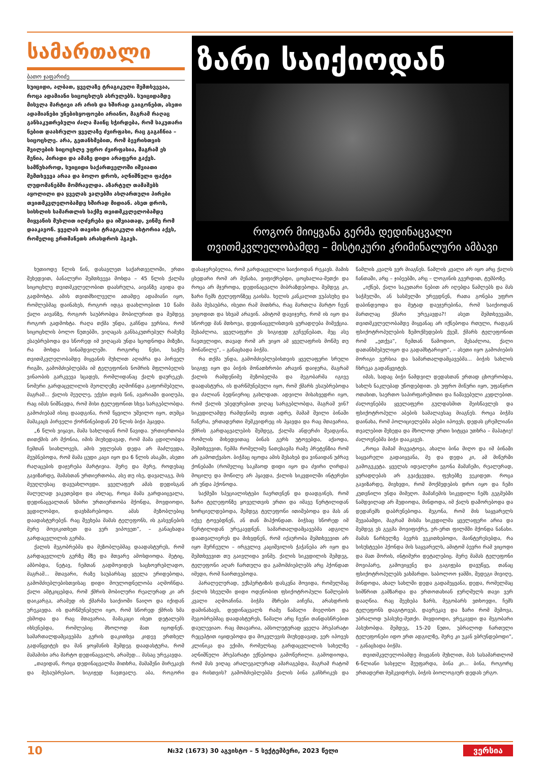სამართალი
ბათო ჯაფარიძე
სუიციდი, ალბათ, ყველაზე ტრაგიკული შემთხვევაა, როცა ადამიანი სიცოცხლეს ასრულებს. სუიციდამდე მისვლა მარტივი არ არის და ხშირად გაიგონებთ, ასეთი ადამიანები უნებისყოფოები არიანო, მაგრამ რაღაც განსაკუთრებული ძალა მაინც სჭირდება, რომ საკუთარი ნებით დაასრულო ყველაზე ძვირფასი, რაც გაგაჩნია – სიცოცხლე. არა, გეთანხმებით, რომ ბევრისთვის შვილების სიცოცხლე უფრო ძვირფასია, მაგრამ ეს შენია, პირადი და ამაზე დიდი არაფერი გაქვს. სამწუხაროდ, სუიციდი საქართველოში იშვიათი შემთხვევა არაა და ბოლო დროს, აღნიშნული ფაქტი ლუდომანებში მომრავლდა. აზარტულ თამაშებს აყოლილი და ყველას ვალებში ახლართული პირები თვითმკვლელობამდე ხშირად მიდიან. ასეთ დროს, სისხლის სამართლის საქმე თვითმკვლელობამდე მიყვანის მუხლით იღძვრება და იშვიათად, ვინმე რომ დააკავონ. ყველას თავისი ტრაგიკული ისტორია აქვს, რომელიც ერთმანეთს არასდროს ჰგავს.
ზარი საიქიოდან
როგორ მიიყვანა გერმა დედინაცვალი
თვითმკვლელობამდე – მისტიკური კრიმინალური ამბავი
ხუთიოდე წლის წინ, დასავლეთ საქართველოში, ერთი შეხედვით, ბანალური შემთხვევა მოხდა – 45 წლის ქალმა სიცოცხლე თვითმკვლელობით დაასრულა, აივანზე ავიდა და გადმოხტა. ამის თვითმხილველი ათამდე ადამიანი იყო, რომლებმაც დაინახეს, როგორ იდგა დაახლოებით 10 წამი ქალი აივანზე, როგორ საუბრობდა მობილურით და შემდეგ როგორ გადმოხტა. რაღა თქმა უნდა, გაჩნდა ვერსია, რომ სიცოცხლის ბოლო წუთებში, ვიღაცას განსაკუთრებულ რამეზე ესაუბრებოდა და სწორედ იმ ვიღაცას უნდა სცოდნოდა მიზეზი, რა მოხდა სინამდვილეში. როგორც წესი, საქმე თვითმკვლელობამდე მიყვანის მუხლით აღიძრა და პირველ რიგში, გამომძიებლებმა იმ ტელეფონის ნომრის მფლობელის ვინაობის გარკვევა სცადეს, რომლიდანაც ქალს დაურეკეს. ნომერი გარდაცვლილის მეოლღეზე აღმოჩნდა გაფორმებული, მაგრამ... ქალის მეუღლე, ექვსი თვის წინ, ავარიაში დაიღუპა, რაც იმას ნიშნავდა, რომ მისი ტელეფონით სხვა სარგებლობდა. გამოძიებამ ისიც დაადგინა, რომ წყვილი უშვილო იყო, თუმცა მამაკაცს პირველი ქორწინებიდან 20 წლის ბიჭი ჰყავდა.
„6 წლის ვიყავი, მამა სახლიდან რომ წავიდა. ურთიერთობა თითქმის არ მქონია, იმის მიუხედავად, რომ მამა ცდილობდა ჩემთან სიახლოვეს, ამის უფლებას დედა არ მაძლევდა, მეუბნებოდა, რომ მამა ცუდი კაცი იყო და 6 წლის ასაკში, ასეთი რაღაცების დაჯერება მარტივია. მერე და მერე, როდესაც გავიზარდე, მამასთან ურთიერთობა, ასე თუ ისე, დავალაგე, მის მეუღლესაც დავუახლოვდი. ყველაფერ ამას დედისგან მალულად ვაკეთებდი და ახლაც, როცა მამა გარდაიცვალა, დედინაცვალთან ხშირი ურთიერთობა მქონდა, მოვდიოდი, ვცდილობდი, დავხმარებოდი. ამას მეზობლებიც დაადასტურებენ. რაც შეეხება მამას ტელეფონს, ის გასვენების მერე მოვიკითხეთ და ვერ ვიპოვეთ“, – განაცხადა გარდაცვლილის გერმა.
ქალის მეგობრებმა და მეზობლებმაც დაადასტურეს, რომ გარდაცვლილს გერზე მზე და მთვარე ამოსდიოდა. მეტიც, ამბობდა, ნეტავ, ჩემთან გადმოვიდეს საცხოვრებლადო, მაგრამ... მთავარი, რაზე საუბარსაც ყველა ერიდებოდა, გამომძიებლებისთვისაც დიდი მოულოდნელობა აღმოჩნდა. ქალი ამტკიცებდა, რომ ქმრის მობილური რეალურად კი არ დაიკარგა, არამედ ის ქმარმა საიქიოში წაიღო და იქიდან ურეკავდა. ის დარწმუნებული იყო, რომ სწორედ ქმრის ხმა ესმოდა და რაც მთავარია, მამაკაცი ისეთ დეტალებს იხსენებდა, რომლებიც მხოლოდ მათ იცოდნენ. სამართალდამცავებმა გერის დაკითხვა კიდევ ერთხელ გადაწყვიტეს და მან ყოყმანის შემდეგ დაადასტურა, რომ მამამისი არა მარტო დედინაცვალს, არამედ... მასაც ურეკავდა.
„თავიდან, როცა დედინაცვალმა მითხრა, მამაშენი მირეკავს და მესაუბრებაო, სიგიჟედ ჩავთვალე. აბა, როგორი დასაჯერებელია, რომ გარდაცვლილი საიქიოდან რეკავს. მამის ცხედარი რომ არ მენახა, ვიფიქრებდი, ცოცხალია-მეთქი და როცა არ მჯეროდა, დედინაცვალი მიბრაზდებოდა. შემდეგ კი, ზარი ჩემს ტელეფონზეც გაისმა. ხელის კანკალით ვუპასუხე და მამა მესაუბრა, ისეთი რამ მითხრა, რაც მართლა მარტო ჩვენ ვიცოდით და სხვამ არავინ. ამიტომ დავიჯერე, რომ ის იყო და სწორედ მან მთხოვა, დედინაცვლისთვის ყურადღება მიმექცია. შესაძლოა, ყველაფერი ეს სიგიჟედ გეჩვენებათ, მეც ასე ჩავთვლიდი, თავად რომ არ ვიყო ამ ყველაფრის მოწმე თუ მონაწილე“, – განაცხადა ბიჭმა.
რა თქმა უნდა, გამომძიებლებისთვის ყველაფერი სრული სიგიჟე იყო და ბიჭის მონათხრობი არავინ დაიჯერა, მაგრამ ქალის რამდენიმე მეზობელმა და მეგობარმა იგივე დაადასტურა, ის დარწმუნებული იყო, რომ ქმარს ესაუბრებოდა და ძალიან ბედნიერიც გახლდათ. ადვილი მისახვედრი იყო, რომ ქალის უბედურებით ვიღაც სარგებლობდა, მაგრამ ვინ? სიკვდილამდე რამდენიმე თვით ადრე, მამამ შვილი ბინაში ჩაწერა, ერთადერთი მემკვიდრეც ის ჰყავდა და რაც მთავარია, ქმრის გარდაცვალების შემდეგ, ქალმა ანდერძი შეადგინა, რომლის მიხედვითაც ბინას გერს უტოვებდა, აქაოდა, შემთხვევით, ჩემმა რომელიმე ნათესავმა რამე პრეტენზია რომ არ გამოთქვასო. ბიჭმაც იცოდა ამის შესახებ და ვინაიდან უძრავ ქონებაში (რომელიც საკმაოდ დიდი იყო და ძვირი ღირდა) მოცილე და მოწილე არ ჰყავდა, ქალის სიკვდილში ინტერესი არ უნდა ჰქონოდა.
საქმეში სპეციალისტები ჩაერთვნენ და დაადგინეს, რომ ზარი ტელეფონზე ყოველთვის ერთი და იმავე წერტილიდან ხორციელდებოდა, შემდეგ ტელეფონი ითიშებოდა და მას ან იქვე ტოვებდნენ, ან თან მიჰქონდათ. ბიჭსაც სწორედ იმ წერტილიდან ურეკავდნენ. სამართალდამცავებმა ადგილი დაათვალიერეს და მიხვდნენ, რომ იქაურობა შემთხვევით არ იყო შერჩეული – ირგვლივ კაციშვილის ჭაჭანება არ იყო და შემთხვევით თუ გაივლიდა ვინმე. ქალის სიკვდილის შემდეგ, ტელეფონი აღარ ჩართულა და გამომძიებლებს არც ჰქონდათ იმედი, რომ ჩაირთვებოდა.
პარალელურად, ექსპერტიზის დასკვნა მოვიდა, რომელმაც ქალის სხეულში დიდი ოდენობით ფსიქოტროპული წამლების კვალი აღმოაჩინა. ბიჭმა მხრები აიჩეჩა, არასდროს დამინახავს, დედინაცვალს რამე წამალი მიეღოსო და მეგობრებმაც დაადასტურეს, წამალი არც ჩვენი თანდასწრებით დაულევიაო. რაც მთავარია, აბსოლუტურად ყველა პრეპარატი რეცეპტით იყიდებოდა და მოკვლევის მიუხედავად, ვერ იპოვეს კლინიკა და ექიმი, რომელსაც გარდაცვლილის სახელზე აღნიშნული პრეპარატი ექნებოდა გამოწერილი. გამოდიოდა, რომ მას ვიღაც არალეგალურად ამარაგებდა, მაგრამ რატომ და რისთვის? გამომძიებლებმა ქალის ბინა გაჩხრიკეს და წამლის კვალს ვერ მიაგნეს. წამლის კვალი არ იყო არც ქალის ჩანთაში, არც – ჯიბეებში, არც – ლოგინის გვერდით, ტუმბოზე.
„იქნებ, ქალი საკუთარი ნებით არ იღებდა წამლებს და მას საჭმელში, ან სასმელში ურევდნენ, რათა გონება უფრო დაბინდვოდა და მეტად დაეჯერებინა, რომ საიქიოდან მართლაც ქმარი ურეკავდა?! ასეთ შემთხვევაში, თვითმკვლელობამდე მიყვანაც არ იქნებოდა რთული, რადგან ფსიქოტროპულების ზემოქმედების ქვეშ, ქმარს ტელეფონით რომ „ეთქვა“, ჩემთან წამოდიო, შესაძლოა, ქალი დათანხმებულიყო და გადამხტარიყო“, – ასეთი იყო გამოძიების მორიგი ვერსია და სამართალდამცავებმა... ბიჭის სახლის ჩხრეკა გადაწყვიტეს.
იმას, სადაც ბიჭი ნამდვილ დედასთან ერთად ცხოვრობდა, სახლს ნაკლებად უწოდებდით. ეს უფრო მიწური იყო, უფანჯრო ოთახით, საერთო საპირფარეშოთი და ჩაშავებული კედლებით. ძალოვნებმა ყველაფერი გულდასმით შეისწავლეს და ფსიქოტროპული აბების სამალავსაც მიაგნეს. როცა ბიჭმა დაინახა, რომ პოლიციელებმა აბები იპოვეს, დედას ცრემლიანი თვალებით შეხედა და მხოლოდ ერთი სიტყვა უთხრა – მაპატიე! ძალოვნებმა ბიჭი დააკავეს.
„როცა მამამ მიგვატოვა, ახალი ბინა მიღო და იმ ბინაში საყვარელი გადაიყვანა, მე და დედა კი, ამ მიწურში გამოგვკეტა. ყველას იდეალური ეგონა მამაჩემი, რეალურად, ყურადღებას არ გვაქცევდა, ფეხებზე ვეკიდეთ. როცა გავიზარდე, მივხვდი, რომ მოქმედების დრო იყო და ჩემი კუთვნილი უნდა მიმეღო. მამაჩემის სიკვდილი ჩემს გეგმებში ნამდვილად არ შედიოდა, მინდოდა, იმ ქალს დაშორებოდა და დედაჩემს დაბრუნებოდა. მეგონა, რომ მის საყვარელს შევაბამდი, მაგრამ მისმა სიკვდილმა ყველაფერი არია და შემდეგ ეს გეგმა მოვიფიქრე, ერ-ერთ ფილმში მქონდა ნანახი. მამას წარსულზე ბევრს ვეკითხებოდი, მაინტერესებდა, რა სისუსტეები ჰქონდა მის საყვარელს, ამიტომ ბევრი რამ ვიცოდი და მათ შორის, ინტიმური დეტალებიც. მერე მამას ტელეფონი მოვიპარე, გამოვიყენე და გაგიჟება დავუწყე, თანაც ფსიქოტროპულებს ვახმარდი. საბოლოო ჯამში, შედეგი მივიღე, მინდოდა, ახალ სახლში დედა გადამეყვანა, დედა, რომელმაც სიმწრით გამზარდა და ერთოთახიან ჯურღმულს თავი ვერ დააღწია. რაც შეეხება ზარს, მეგობარს ვთხოვდი, ჩემს ტელეფონს დაგიტოვებ, დავრეკავ და ზარი რომ შემოვა, უბრალოდ უპასუხე-მეთქი. მივდიოდი, ვრეკავდი და მეგობარი პასუხობდა. შემდეგ, 15-20 წუთი, უბრალოდ ჩართული ტელეფონები იდო ერთ ადგილზე, მერე კი უკან ვბრუნდებოდი“, – განაცხადა ბიჭმა.
თვითმკვლელობამდე მიყვანის მუხლით, მას სასამართლომ 6-წლიანი სასჯელი შეუფარდა, ბინა კი... ბინა, როგორც ერთადერთ მემკვიდრეს, ბიჭის ბიოლოგიურ დედას ერგო.
10 №32 (1673) 30 აგვისტო – 5 სექტემბერი, 2023 წელი ვერსია